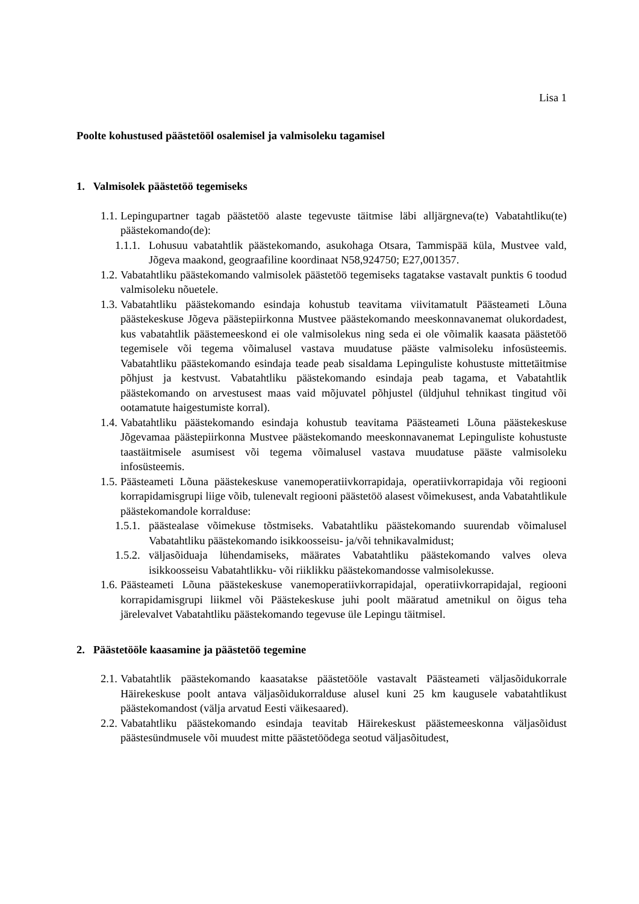Lisa 1
Poolte kohustused päästetööl osalemisel ja valmisoleku tagamisel
1. Valmisolek päästetöö tegemiseks
1.1.
Lepingupartner tagab päästetöö alaste tegevuste täitmise läbi alljärgneva(te) Vabatahtliku(te) päästekomando(de):
1.1.1.
Lohusuu vabatahtlik päästekomando, asukohaga Otsara, Tammispää küla, Mustvee vald, Jõgeva maakond, geograafiline koordinaat N58,924750; E27,001357.
1.2.
Vabatahtliku päästekomando valmisolek päästetöö tegemiseks tagatakse vastavalt punktis 6 toodud valmisoleku nõuetele.
1.3.
Vabatahtliku päästekomando esindaja kohustub teavitama viivitamatult Päästeameti Lõuna päästekeskuse Jõgeva päästepiirkonna Mustvee päästekomando meeskonnavanemat olukordadest, kus vabatahtlik päästemeeskond ei ole valmisolekus ning seda ei ole võimalik kaasata päästetöö tegemisele või tegema võimalusel vastava muudatuse pääste valmisoleku infosüsteemis. Vabatahtliku päästekomando esindaja teade peab sisaldama Lepinguliste kohustuste mittetäitmise põhjust ja kestvust. Vabatahtliku päästekomando esindaja peab tagama, et Vabatahtlik päästekomando on arvestusest maas vaid mõjuvatel põhjustel (üldjuhul tehnikast tingitud või ootamatute haigestumiste korral).
1.4.
Vabatahtliku päästekomando esindaja kohustub teavitama Päästeameti Lõuna päästekeskuse Jõgevamaa päästepiirkonna Mustvee päästekomando meeskonnavanemat Lepinguliste kohustuste taastäitmisele asumisest või tegema võimalusel vastava muudatuse pääste valmisoleku infosüsteemis.
1.5.
Päästeameti Lõuna päästekeskuse vanemoperatiivkorrapidaja, operatiivkorrapidaja või regiooni korrapidamisgrupi liige võib, tulenevalt regiooni päästetöö alasest võimekusest, anda Vabatahtlikule päästekomandole korralduse:
1.5.1.
päästealase võimekuse tõstmiseks. Vabatahtliku päästekomando suurendab võimalusel Vabatahtliku päästekomando isikkoosseisu- ja/või tehnikavalmidust;
1.5.2.
väljasõiduaja lühendamiseks, määrates Vabatahtliku päästekomando valves oleva isikkoosseisu Vabatahtlikku- või riiklikku päästekomandosse valmisolekusse.
1.6.
Päästeameti Lõuna päästekeskuse vanemoperatiivkorrapidajal, operatiivkorrapidajal, regiooni korrapidamisgrupi liikmel või Päästekeskuse juhi poolt määratud ametnikul on õigus teha järelevalvet Vabatahtliku päästekomando tegevuse üle Lepingu täitmisel.
2. Päästetööle kaasamine ja päästetöö tegemine
2.1.
Vabatahtlik päästekomando kaasatakse päästetööle vastavalt Päästeameti väljasõidukorrale Häirekeskuse poolt antava väljasõidukorralduse alusel kuni 25 km kaugusele vabatahtlikust päästekomandost (välja arvatud Eesti väikesaared).
2.2.
Vabatahtliku päästekomando esindaja teavitab Häirekeskust päästemeeskonna väljasõidust päästesündmusele või muudest mitte päästetöödega seotud väljasõitudest,